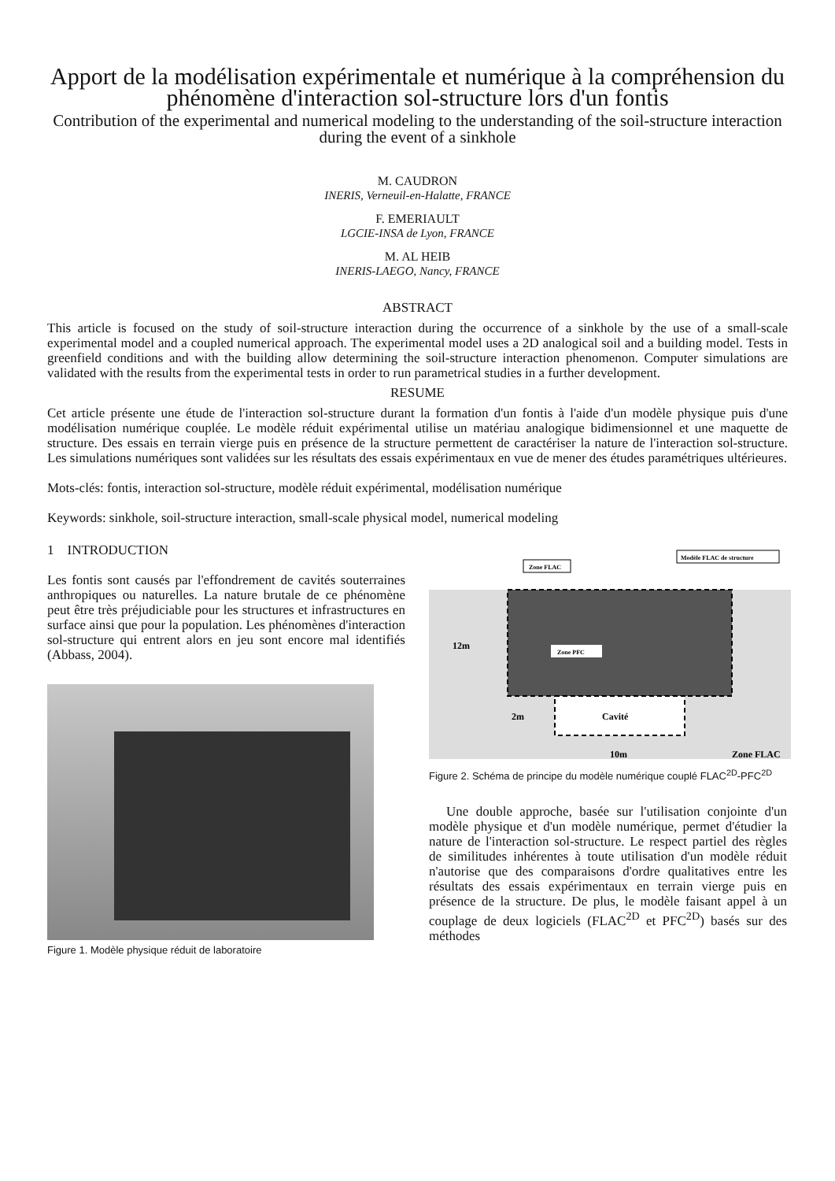Apport de la modélisation expérimentale et numérique à la compréhension du phénomène d'interaction sol-structure lors d'un fontis
Contribution of the experimental and numerical modeling to the understanding of the soil-structure interaction during the event of a sinkhole
M. CAUDRON
INERIS, Verneuil-en-Halatte, FRANCE
F. EMERIAULT
LGCIE-INSA de Lyon, FRANCE
M. AL HEIB
INERIS-LAEGO, Nancy, FRANCE
ABSTRACT
This article is focused on the study of soil-structure interaction during the occurrence of a sinkhole by the use of a small-scale experimental model and a coupled numerical approach. The experimental model uses a 2D analogical soil and a building model. Tests in greenfield conditions and with the building allow determining the soil-structure interaction phenomenon. Computer simulations are validated with the results from the experimental tests in order to run parametrical studies in a further development.
RESUME
Cet article présente une étude de l'interaction sol-structure durant la formation d'un fontis à l'aide d'un modèle physique puis d'une modélisation numérique couplée. Le modèle réduit expérimental utilise un matériau analogique bidimensionnel et une maquette de structure. Des essais en terrain vierge puis en présence de la structure permettent de caractériser la nature de l'interaction sol-structure. Les simulations numériques sont validées sur les résultats des essais expérimentaux en vue de mener des études paramétriques ultérieures.
Mots-clés: fontis, interaction sol-structure, modèle réduit expérimental, modélisation numérique
Keywords: sinkhole, soil-structure interaction, small-scale physical model, numerical modeling
1 INTRODUCTION
Les fontis sont causés par l'effondrement de cavités souterraines anthropiques ou naturelles. La nature brutale de ce phénomène peut être très préjudiciable pour les structures et infrastructures en surface ainsi que pour la population. Les phénomènes d'interaction sol-structure qui entrent alors en jeu sont encore mal identifiés (Abbass, 2004).
Figure 1. Modèle physique réduit de laboratoire
Zone FLAC
Modèle FLAC de structure
Zone PFC
12m
2m
Cavité
10m
Zone FLAC
Figure 2. Schéma de principe du modèle numérique couplé FLAC<sup>2D</sup>-PFC<sup>2D</sup>
Une double approche, basée sur l'utilisation conjointe d'un modèle physique et d'un modèle numérique, permet d'étudier la nature de l'interaction sol-structure. Le respect partiel des règles de similitudes inhérentes à toute utilisation d'un modèle réduit n'autorise que des comparaisons d'ordre qualitatives entre les résultats des essais expérimentaux en terrain vierge puis en présence de la structure. De plus, le modèle faisant appel à un couplage de deux logiciels (FLAC<sup>2D</sup> et PFC<sup>2D</sup>) basés sur des méthodes